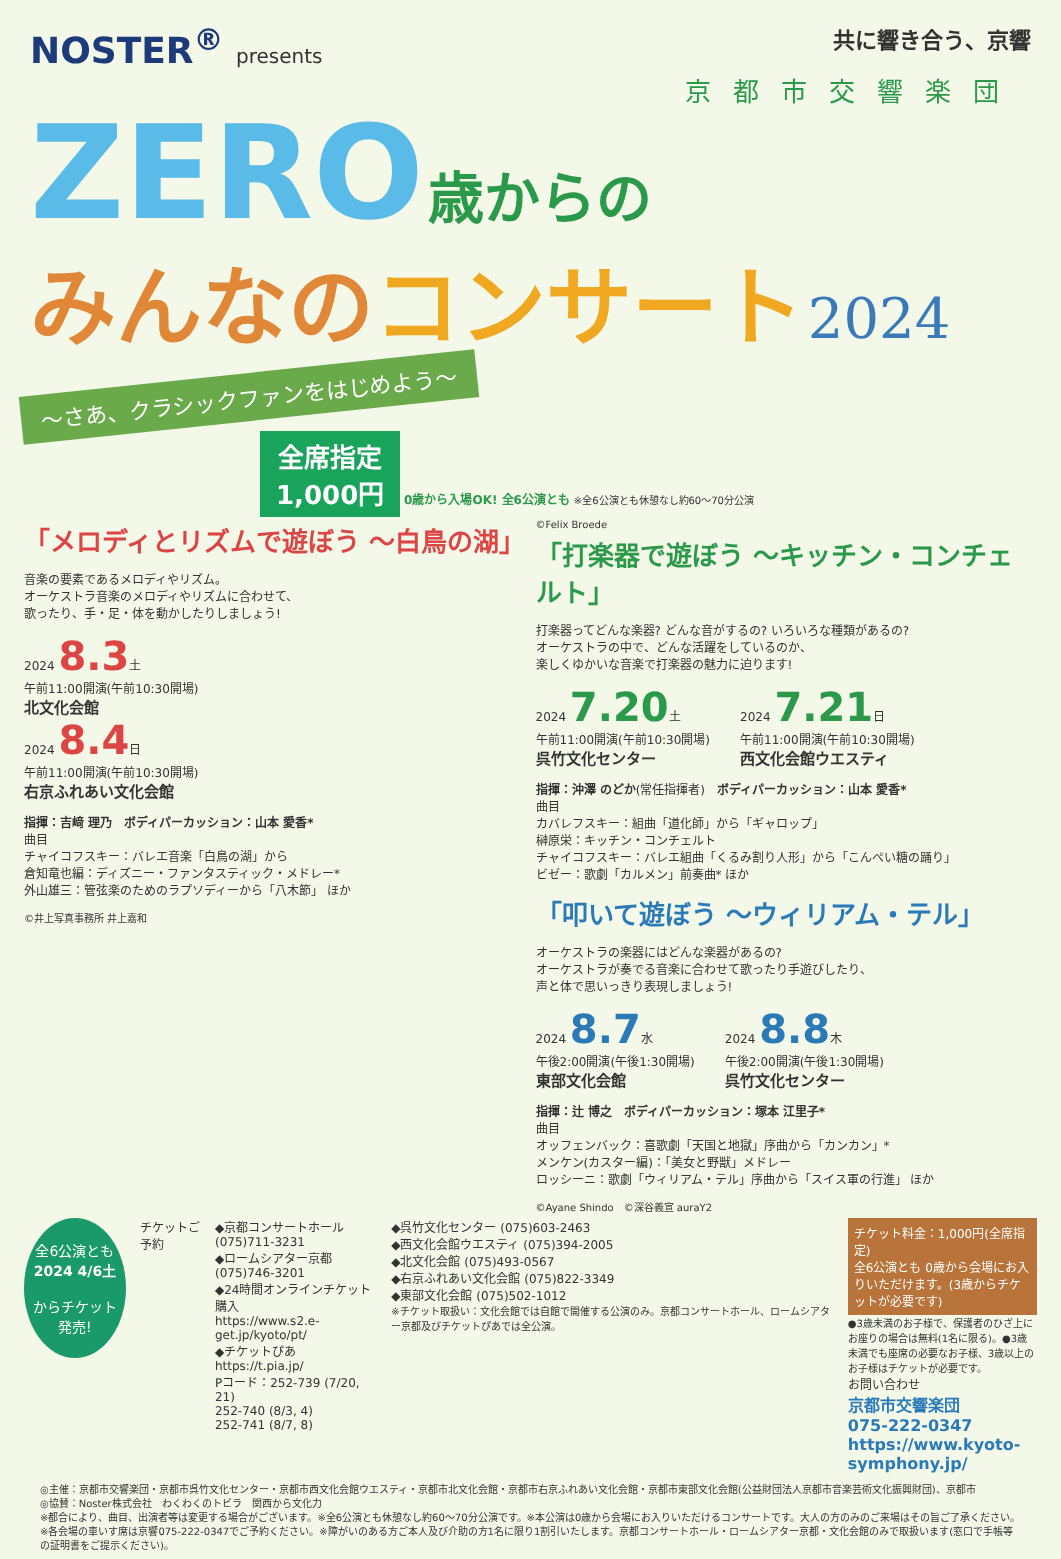NOSTER<sup>®</sup> presents 共に響き合う、京響
京都市交響楽団
ZERO 歳からの
みんなのコンサート 2024
～さあ、クラシックファンをはじめよう～
全席指定
1,000円 0歳から入場OK! 全6公演とも ※全6公演とも休憩なし約60～70分公演
「メロディとリズムで遊ぼう ～白鳥の湖」
音楽の要素であるメロディやリズム。
オーケストラ音楽のメロディやリズムに合わせて、
歌ったり、手・足・体を動かしたりしましょう!
2024 8.3土
午前11:00開演(午前10:30開場)
北文化会館
2024 8.4日
午前11:00開演(午前10:30開場)
右京ふれあい文化会館
指揮：吉﨑 理乃　ボディパーカッション：山本 愛香*
曲目
チャイコフスキー：バレエ音楽「白鳥の湖」から
倉知竜也編：ディズニー・ファンタスティック・メドレー*
外山雄三：管弦楽のためのラプソディーから「八木節」 ほか
©井上写真事務所 井上嘉和
©Felix Broede
「打楽器で遊ぼう ～キッチン・コンチェルト」
打楽器ってどんな楽器? どんな音がするの? いろいろな種類があるの?
オーケストラの中で、どんな活躍をしているのか、
楽しくゆかいな音楽で打楽器の魅力に迫ります!
2024 7.20土
午前11:00開演(午前10:30開場)
呉竹文化センター
2024 7.21日
午前11:00開演(午前10:30開場)
西文化会館ウエスティ
指揮：沖澤 のどか(常任指揮者)　ボディパーカッション：山本 愛香*
曲目
カバレフスキー：組曲「道化師」から「ギャロップ」
榊原栄：キッチン・コンチェルト
チャイコフスキー：バレエ組曲「くるみ割り人形」から「こんぺい糖の踊り」
ビゼー：歌劇「カルメン」前奏曲* ほか
「叩いて遊ぼう ～ウィリアム・テル」
オーケストラの楽器にはどんな楽器があるの?
オーケストラが奏でる音楽に合わせて歌ったり手遊びしたり、
声と体で思いっきり表現しましょう!
2024 8.7水
午後2:00開演(午後1:30開場)
東部文化会館
2024 8.8木
午後2:00開演(午後1:30開場)
呉竹文化センター
指揮：辻 博之　ボディパーカッション：塚本 江里子*
曲目
オッフェンバック：喜歌劇「天国と地獄」序曲から「カンカン」*
メンケン(カスター編)：「美女と野獣」メドレー
ロッシーニ：歌劇「ウィリアム・テル」序曲から「スイス軍の行進」 ほか
©Ayane Shindo　©深谷義宣 auraY2
全6公演とも
2024 4/6土
からチケット
発売!
チケットご予約 ◆京都コンサートホール (075)711-3231
◆ロームシアター京都 (075)746-3201
◆24時間オンラインチケット購入
https://www.s2.e-get.jp/kyoto/pt/
◆チケットぴあ https://t.pia.jp/
Pコード：252-739 (7/20, 21)
252-740 (8/3, 4)
252-741 (8/7, 8)
◆呉竹文化センター (075)603-2463
◆西文化会館ウエスティ (075)394-2005
◆北文化会館 (075)493-0567
◆右京ふれあい文化会館 (075)822-3349
◆東部文化会館 (075)502-1012
※チケット取扱い：文化会館では自館で開催する公演のみ。京都コンサートホール、ロームシアター京都及びチケットぴあでは全公演。
チケット料金：1,000円(全席指定)
全6公演とも 0歳から会場にお入りいただけます。(3歳からチケットが必要です)
●3歳未満のお子様で、保護者のひざ上にお座りの場合は無料(1名に限る)。●3歳未満でも座席の必要なお子様、3歳以上のお子様はチケットが必要です。
お問い合わせ
京都市交響楽団
075-222-0347
https://www.kyoto-symphony.jp/
◎主催：京都市交響楽団・京都市呉竹文化センター・京都市西文化会館ウエスティ・京都市北文化会館・京都市右京ふれあい文化会館・京都市東部文化会館(公益財団法人京都市音楽芸術文化振興財団)、京都市
◎協賛：Noster株式会社　わくわくのトビラ　関西から文化力
※都合により、曲目、出演者等は変更する場合がございます。※全6公演とも休憩なし約60～70分公演です。※本公演は0歳から会場にお入りいただけるコンサートです。大人の方のみのご来場はその旨ご了承ください。※各会場の車いす席は京響075-222-0347でご予約ください。※障がいのある方ご本人及び介助の方1名に限り1割引いたします。京都コンサートホール・ロームシアター京都・文化会館のみで取扱います(窓口で手帳等の証明書をご提示ください)。